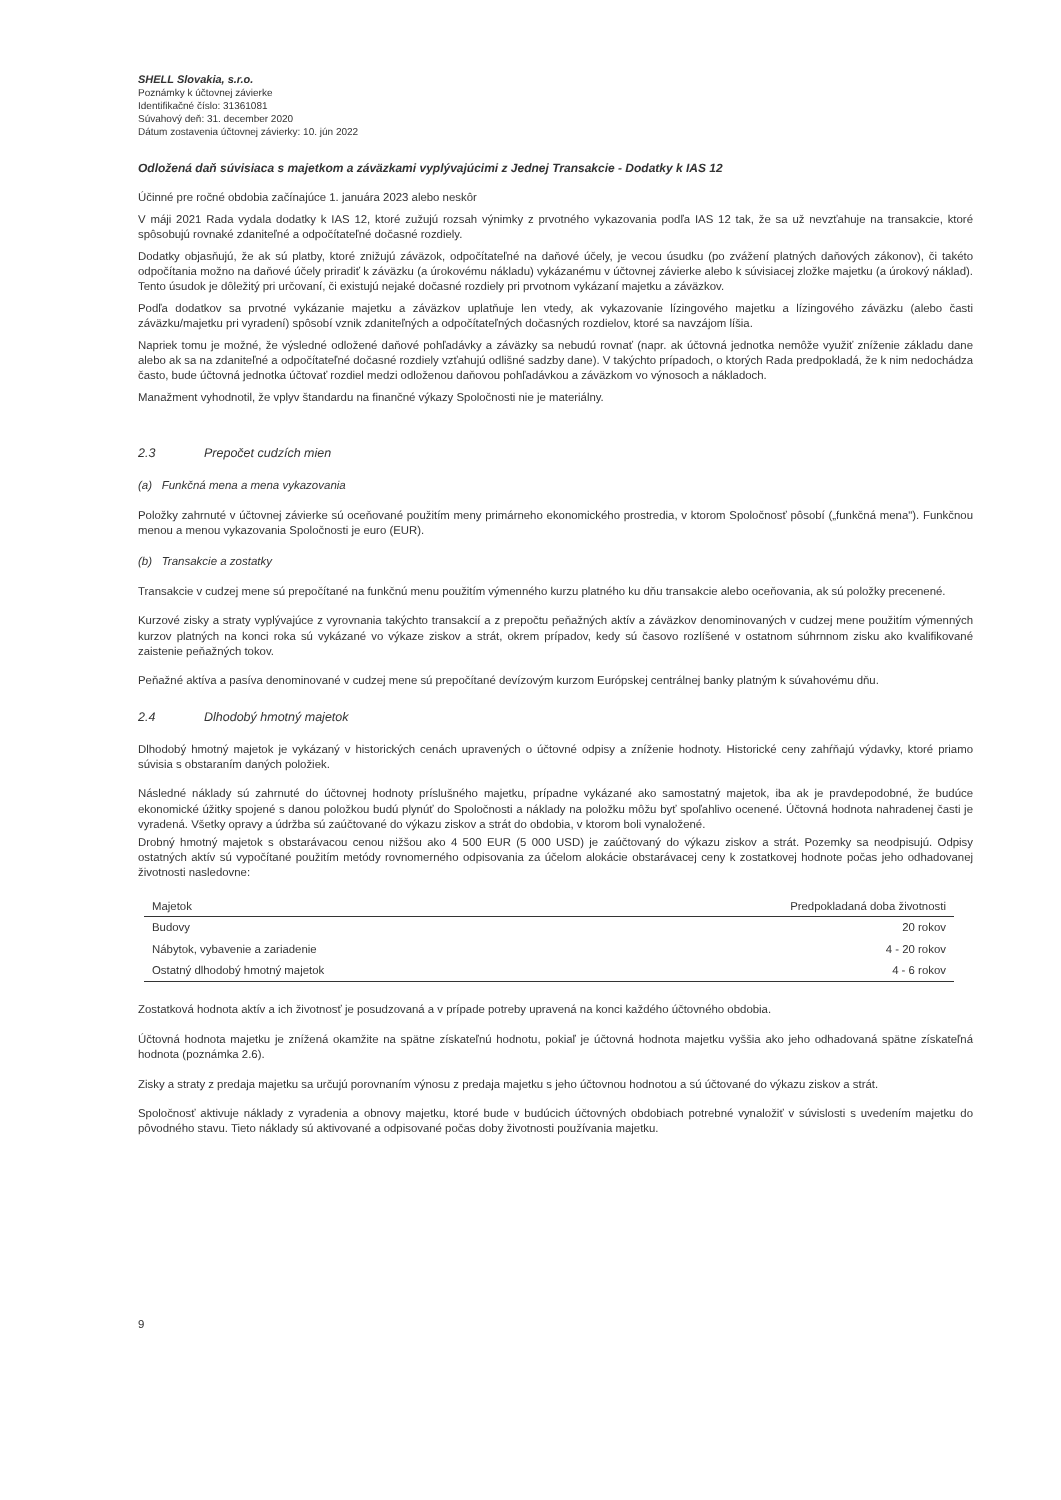SHELL Slovakia, s.r.o.
Poznámky k účtovnej závierke
Identifikačné číslo: 31361081
Súvahový deň: 31. december 2020
Dátum zostavenia účtovnej závierky: 10. jún 2022
Odložená daň súvisiaca s majetkom a záväzkami vyplývajúcimi z Jednej Transakcie - Dodatky k IAS 12
Účinné pre ročné obdobia začínajúce 1. januára 2023 alebo neskôr
V máji 2021 Rada vydala dodatky k IAS 12, ktoré zužujú rozsah výnimky z prvotného vykazovania podľa IAS 12 tak, že sa už nevzťahuje na transakcie, ktoré spôsobujú rovnaké zdaniteľné a odpočítateľné dočasné rozdiely.
Dodatky objasňujú, že ak sú platby, ktoré znižujú záväzok, odpočítateľné na daňové účely, je vecou úsudku (po zvážení platných daňových zákonov), či takéto odpočítania možno na daňové účely priradiť k záväzku (a úrokovému nákladu) vykázanému v účtovnej závierke alebo k súvisiacej zložke majetku (a úrokový náklad). Tento úsudok je dôležitý pri určovaní, či existujú nejaké dočasné rozdiely pri prvotnom vykázaní majetku a záväzkov.
Podľa dodatkov sa prvotné vykázanie majetku a záväzkov uplatňuje len vtedy, ak vykazovanie lízingového majetku a lízingového záväzku (alebo časti záväzku/majetku pri vyradení) spôsobí vznik zdaniteľných a odpočítateľných dočasných rozdielov, ktoré sa navzájom líšia.
Napriek tomu je možné, že výsledné odložené daňové pohľadávky a záväzky sa nebudú rovnať (napr. ak účtovná jednotka nemôže využiť zníženie základu dane alebo ak sa na zdaniteľné a odpočítateľné dočasné rozdiely vzťahujú odlišné sadzby dane). V takýchto prípadoch, o ktorých Rada predpokladá, že k nim nedochádza často, bude účtovná jednotka účtovať rozdiel medzi odloženou daňovou pohľadávkou a záväzkom vo výnosoch a nákladoch.
Manažment vyhodnotil, že vplyv štandardu na finančné výkazy Spoločnosti nie je materiálny.
2.3 Prepočet cudzích mien
(a) Funkčná mena a mena vykazovania
Položky zahrnuté v účtovnej závierke sú oceňované použitím meny primárneho ekonomického prostredia, v ktorom Spoločnosť pôsobí („funkčná mena"). Funkčnou menou a menou vykazovania Spoločnosti je euro (EUR).
(b) Transakcie a zostatky
Transakcie v cudzej mene sú prepočítané na funkčnú menu použitím výmenného kurzu platného ku dňu transakcie alebo oceňovania, ak sú položky precenené.
Kurzové zisky a straty vyplývajúce z vyrovnania takýchto transakcií a z prepočtu peňažných aktív a záväzkov denominovaných v cudzej mene použitím výmenných kurzov platných na konci roka sú vykázané vo výkaze ziskov a strát, okrem prípadov, kedy sú časovo rozlíšené v ostatnom súhrnnom zisku ako kvalifikované zaistenie peňažných tokov.
Peňažné aktíva a pasíva denominované v cudzej mene sú prepočítané devízovým kurzom Európskej centrálnej banky platným k súvahovému dňu.
2.4 Dlhodobý hmotný majetok
Dlhodobý hmotný majetok je vykázaný v historických cenách upravených o účtovné odpisy a zníženie hodnoty. Historické ceny zahŕňajú výdavky, ktoré priamo súvisia s obstaraním daných položiek.
Následné náklady sú zahrnuté do účtovnej hodnoty príslušného majetku, prípadne vykázané ako samostatný majetok, iba ak je pravdepodobné, že budúce ekonomické úžitky spojené s danou položkou budú plynúť do Spoločnosti a náklady na položku môžu byť spoľahlivo ocenené. Účtovná hodnota nahradenej časti je vyradená. Všetky opravy a údržba sú zaúčtované do výkazu ziskov a strát do obdobia, v ktorom boli vynaložené.
Drobný hmotný majetok s obstarávacou cenou nižšou ako 4 500 EUR (5 000 USD) je zaúčtovaný do výkazu ziskov a strát. Pozemky sa neodpisujú. Odpisy ostatných aktív sú vypočítané použitím metódy rovnomerného odpisovania za účelom alokácie obstarávacej ceny k zostatkovej hodnote počas jeho odhadovanej životnosti nasledovne:
| Majetok | Predpokladaná doba životnosti |
| --- | --- |
| Budovy | 20 rokov |
| Nábytok, vybavenie a zariadenie | 4 - 20 rokov |
| Ostatný dlhodobý hmotný majetok | 4 - 6 rokov |
Zostatková hodnota aktív a ich životnosť je posudzovaná a v prípade potreby upravená na konci každého účtovného obdobia.
Účtovná hodnota majetku je znížená okamžite na spätne získateľnú hodnotu, pokiaľ je účtovná hodnota majetku vyššia ako jeho odhadovaná spätne získateľná hodnota (poznámka 2.6).
Zisky a straty z predaja majetku sa určujú porovnaním výnosu z predaja majetku s jeho účtovnou hodnotou a sú účtované do výkazu ziskov a strát.
Spoločnosť aktivuje náklady z vyradenia a obnovy majetku, ktoré bude v budúcich účtovných obdobiach potrebné vynaložiť v súvislosti s uvedením majetku do pôvodného stavu. Tieto náklady sú aktivované a odpisované počas doby životnosti používania majetku.
9